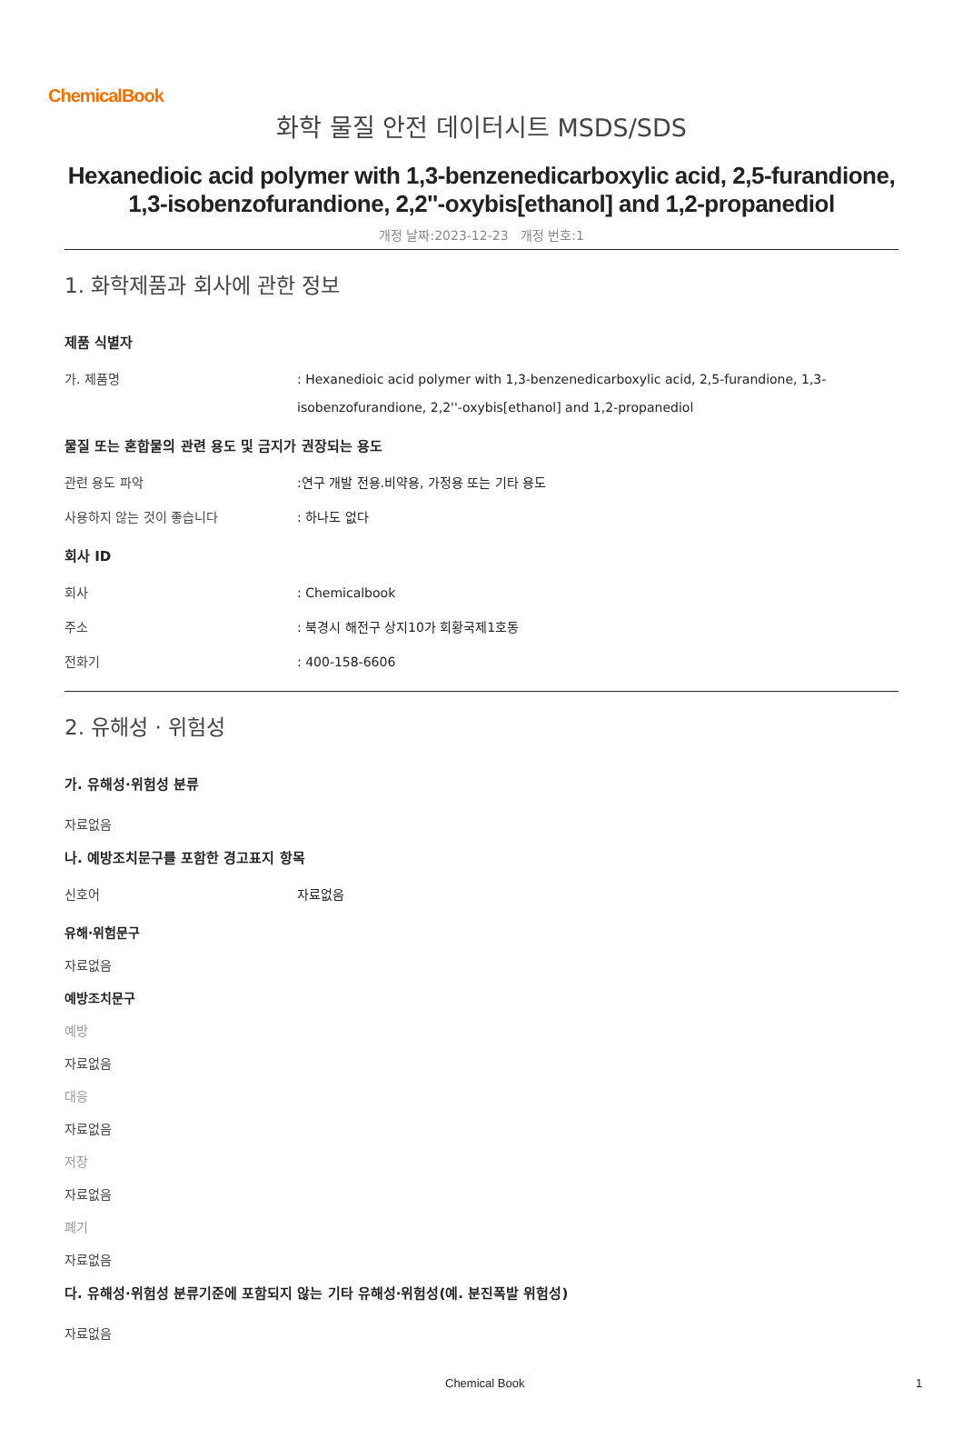ChemicalBook
화학 물질 안전 데이터시트 MSDS/SDS
Hexanedioic acid polymer with 1,3-benzenedicarboxylic acid, 2,5-furandione, 1,3-isobenzofurandione, 2,2''-oxybis[ethanol] and 1,2-propanediol
개정 날짜:2023-12-23 개정 번호:1
1. 화학제품과 회사에 관한 정보
제품 식별자
가. 제품명 : Hexanedioic acid polymer with 1,3-benzenedicarboxylic acid, 2,5-furandione, 1,3-isobenzofurandione, 2,2''-oxybis[ethanol] and 1,2-propanediol
물질 또는 혼합물의 관련 용도 및 금지가 권장되는 용도
관련 용도 파악 :연구 개발 전용.비약용, 가정용 또는 기타 용도
사용하지 않는 것이 좋습니다 : 하나도 없다
회사 ID
회사 : Chemicalbook
주소 : 북경시 해전구 상지10가 회황국제1호동
전화기 : 400-158-6606
2. 유해성 · 위험성
가. 유해성·위험성 분류
자료없음
나. 예방조치문구를 포함한 경고표지 항목
신호어 자료없음
유해·위험문구
자료없음
예방조치문구
예방
자료없음
대응
자료없음
저장
자료없음
폐기
자료없음
다. 유해성·위험성 분류기준에 포함되지 않는 기타 유해성·위험성(예. 분진폭발 위험성)
자료없음
Chemical Book 1